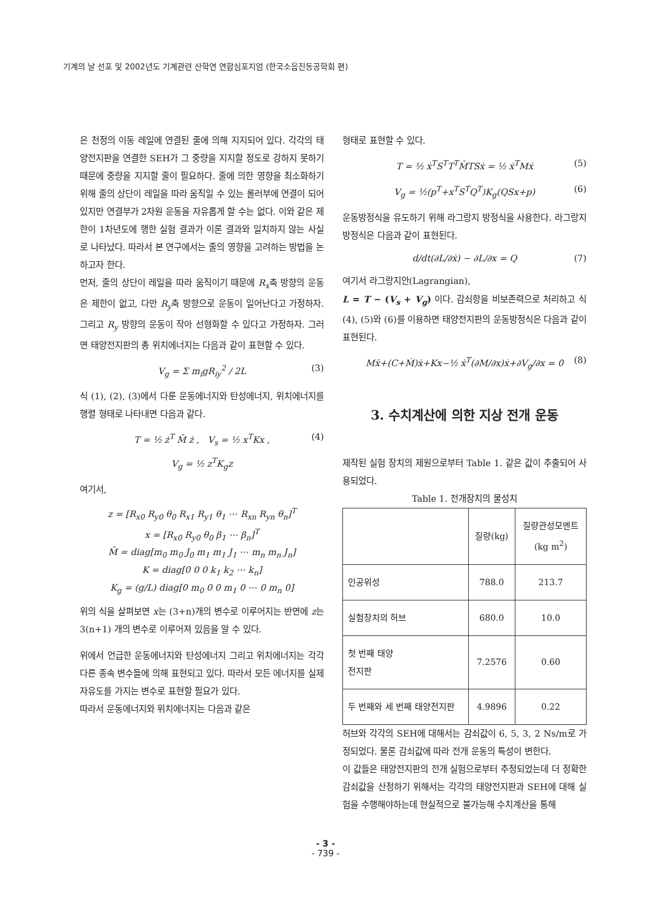기계의 날 선포 및 2002년도 기계관련 산학연 연합심포지엄 (한국소음진동공학회 편)
은 천정의 이동 레일에 연결된 줄에 의해 지지되어 있다. 각각의 태양전지판을 연결한 SEH가 그 중량을 지지할 정도로 강하지 못하기 때문에 중량을 지지할 줄이 필요하다. 줄에 의한 영향을 최소화하기 위해 줄의 상단이 레일을 따라 움직일 수 있는 롤러부에 연결이 되어 있지만 연결부가 2차원 운동을 자유롭게 할 수는 없다. 이와 같은 제한이 1차년도에 행한 실험 결과가 이론 결과와 일치하지 않는 사실로 나타났다. 따라서 본 연구에서는 줄의 영향을 고려하는 방법을 논하고자 한다.
먼저, 줄의 상단이 레일을 따라 움직이기 때문에 R<sub>x</sub>축 방향의 운동은 제한이 없고, 다만 R<sub>y</sub>축 방향으로 운동이 일어난다고 가정하자. 그리고 R<sub>y</sub> 방향의 운동이 작아 선형화할 수 있다고 가정하자. 그러면 태양전지판의 총 위치에너지는 다음과 같이 표현할 수 있다.
V<sub>g</sub> = Σ m<sub>i</sub>gR<sub>iy</sub><sup>2</sup> / 2L (3)
식 (1), (2), (3)에서 다룬 운동에너지와 탄성에너지, 위치에너지를 행렬 형태로 나타내면 다음과 같다.
T = ½ ż<sup>T</sup> M̄ ż , V<sub>s</sub> = ½ x<sup>T</sup>Kx , (4)
V<sub>g</sub> = ½ z<sup>T</sup>K<sub>g</sub>z
여기서,
z = [R<sub>x0</sub> R<sub>y0</sub> θ<sub>0</sub> R<sub>x1</sub> R<sub>y1</sub> θ<sub>1</sub> ⋯ R<sub>xn</sub> R<sub>yn</sub> θ<sub>n</sub>]<sup>T</sup>
x = [R<sub>x0</sub> R<sub>y0</sub> θ<sub>0</sub> β<sub>1</sub> ⋯ β<sub>n</sub>]<sup>T</sup>
M̄ = diag[m<sub>0</sub> m<sub>0</sub> J<sub>0</sub> m<sub>1</sub> m<sub>1</sub> J<sub>1</sub> ⋯ m<sub>n</sub> m<sub>n</sub> J<sub>n</sub>]
K = diag[0 0 0 k<sub>1</sub> k<sub>2</sub> ⋯ k<sub>n</sub>]
K<sub>g</sub> = (g/L) diag[0 m<sub>0</sub> 0 0 m<sub>1</sub> 0 ⋯ 0 m<sub>n</sub> 0]
위의 식을 살펴보면 x는 (3+n)개의 변수로 이루어지는 반면에 z는 3(n+1) 개의 변수로 이루어져 있음을 알 수 있다.
위에서 언급한 운동에너지와 탄성에너지 그리고 위치에너지는 각각 다른 종속 변수들에 의해 표현되고 있다. 따라서 모든 에너지를 실제 자유도를 가지는 변수로 표현할 필요가 있다.
따라서 운동에너지와 위치에너지는 다음과 같은
형태로 표현할 수 있다.
T = ½ ẋ<sup>T</sup>S<sup>T</sup>T<sup>T</sup>M̄TSẋ = ½ ẋ<sup>T</sup>Mẋ (5)
V<sub>g</sub> = ½(p<sup>T</sup>+x<sup>T</sup>S<sup>T</sup>Q<sup>T</sup>)K<sub>g</sub>(QSx+p) (6)
운동방정식을 유도하기 위해 라그랑지 방정식을 사용한다. 라그랑지 방정식은 다음과 같이 표현된다.
d/dt(∂L/∂ẋ) − ∂L/∂x = Q (7)
여기서 라그랑지안(Lagrangian),
L = T − (V<sub>s</sub> + V<sub>g</sub>) 이다. 감쇠항을 비보존력으로 처리하고 식(4), (5)와 (6)를 이용하면 태양전지판의 운동방정식은 다음과 같이 표현된다.
Mẍ+(C+Ṁ)ẋ+Kx−½ ẋ<sup>T</sup>(∂M/∂x)ẋ+∂V<sub>g</sub>/∂x = 0 (8)
3. 수치계산에 의한 지상 전개 운동
제작된 실험 장치의 제원으로부터 Table 1. 같은 값이 추출되어 사용되었다.
Table 1. 전개장치의 물성치
| | 질량(kg) | 질량관성모멘트 (kg m<sup>2</sup>) |
| --- | --- | --- |
| 인공위성 | 788.0 | 213.7 |
| 실험장치의 허브 | 680.0 | 10.0 |
| 첫 번째 태양 전지판 | 7.2576 | 0.60 |
| 두 번째와 세 번째 태양전지판 | 4.9896 | 0.22 |
허브와 각각의 SEH에 대해서는 감쇠값이 6, 5, 3, 2 Ns/m로 가정되었다. 물론 감쇠값에 따라 전개 운동의 특성이 변한다.
이 값들은 태양전지판의 전개 실험으로부터 추정되었는데 더 정확한 감쇠값을 산정하기 위해서는 각각의 태양전지판과 SEH에 대해 실험을 수행해야하는데 현실적으로 불가능해 수치계산을 통해
- 3 -
- 739 -